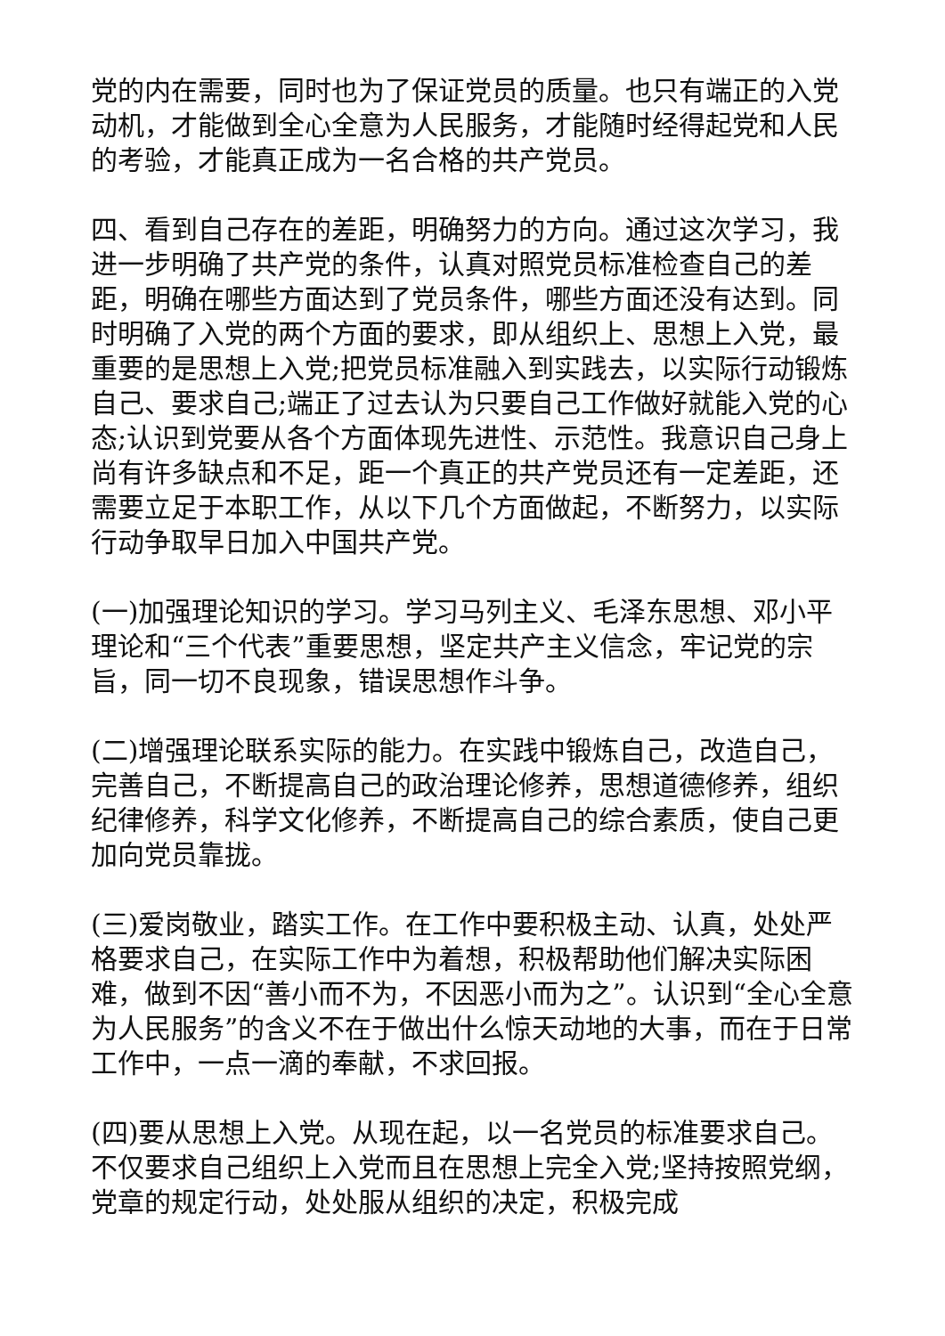党的内在需要，同时也为了保证党员的质量。也只有端正的入党动机，才能做到全心全意为人民服务，才能随时经得起党和人民的考验，才能真正成为一名合格的共产党员。
四、看到自己存在的差距，明确努力的方向。通过这次学习，我进一步明确了共产党的条件，认真对照党员标准检查自己的差距，明确在哪些方面达到了党员条件，哪些方面还没有达到。同时明确了入党的两个方面的要求，即从组织上、思想上入党，最重要的是思想上入党;把党员标准融入到实践去，以实际行动锻炼自己、要求自己;端正了过去认为只要自己工作做好就能入党的心态;认识到党要从各个方面体现先进性、示范性。我意识自己身上尚有许多缺点和不足，距一个真正的共产党员还有一定差距，还需要立足于本职工作，从以下几个方面做起，不断努力，以实际行动争取早日加入中国共产党。
(一)加强理论知识的学习。学习马列主义、毛泽东思想、邓小平理论和“三个代表”重要思想，坚定共产主义信念，牢记党的宗旨，同一切不良现象，错误思想作斗争。
(二)增强理论联系实际的能力。在实践中锻炼自己，改造自己，完善自己，不断提高自己的政治理论修养，思想道德修养，组织纪律修养，科学文化修养，不断提高自己的综合素质，使自己更加向党员靠拢。
(三)爱岗敬业，踏实工作。在工作中要积极主动、认真，处处严格要求自己，在实际工作中为着想，积极帮助他们解决实际困难，做到不因“善小而不为，不因恶小而为之”。认识到“全心全意为人民服务”的含义不在于做出什么惊天动地的大事，而在于日常工作中，一点一滴的奉献，不求回报。
(四)要从思想上入党。从现在起，以一名党员的标准要求自己。不仅要求自己组织上入党而且在思想上完全入党;坚持按照党纲，党章的规定行动，处处服从组织的决定，积极完成